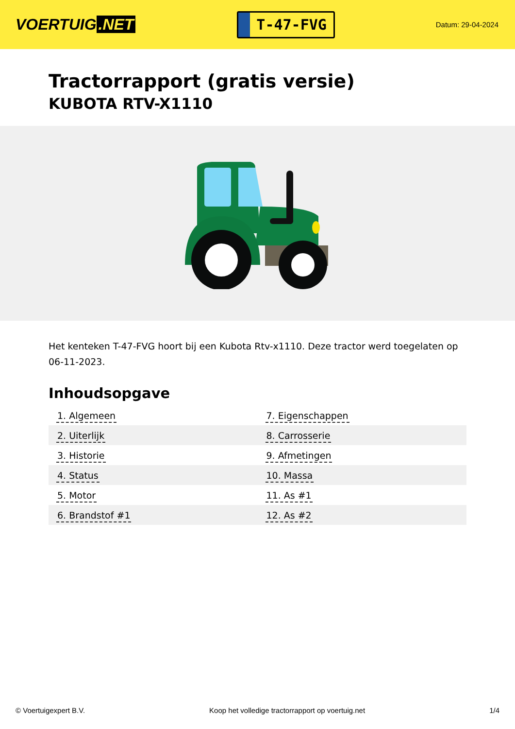VOERTUIG.NET
T-47-FVG
Datum: 29-04-2024
Tractorrapport (gratis versie)
KUBOTA RTV-X1110
Het kenteken T-47-FVG hoort bij een Kubota Rtv-x1110. Deze tractor werd toegelaten op 06-11-2023.
Inhoudsopgave
| 1. Algemeen | 7. Eigenschappen |
| 2. Uiterlijk | 8. Carrosserie |
| 3. Historie | 9. Afmetingen |
| 4. Status | 10. Massa |
| 5. Motor | 11. As #1 |
| 6. Brandstof #1 | 12. As #2 |
© Voertuigexpert B.V. Koop het volledige tractorrapport op voertuig.net 1/4